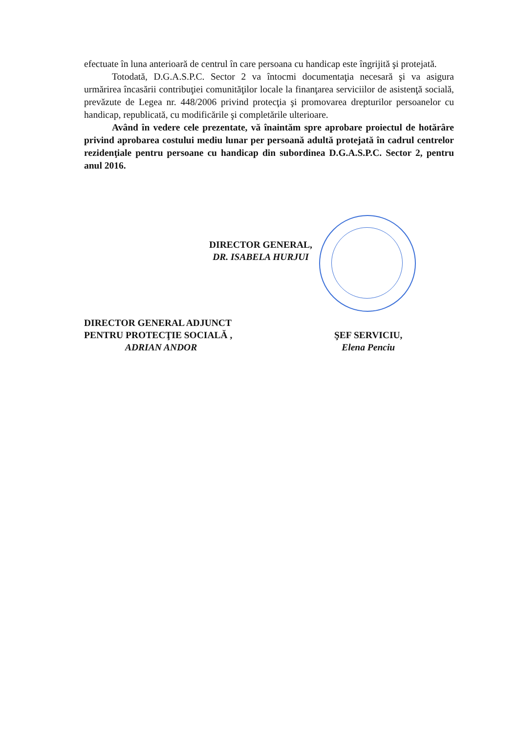efectuate în luna anterioară de centrul în care persoana cu handicap este îngrijită şi protejată.
Totodată, D.G.A.S.P.C. Sector 2 va întocmi documentaţia necesară şi va asigura urmărirea încasării contribuţiei comunităţilor locale la finanţarea serviciilor de asistenţă socială, prevăzute de Legea nr. 448/2006 privind protecţia şi promovarea drepturilor persoanelor cu handicap, republicată, cu modificările şi completările ulterioare.
Având în vedere cele prezentate, vă înaintăm spre aprobare proiectul de hotărâre privind aprobarea costului mediu lunar per persoană adultă protejată în cadrul centrelor rezidenţiale pentru persoane cu handicap din subordinea D.G.A.S.P.C. Sector 2, pentru anul 2016.
DIRECTOR GENERAL,
DR. ISABELA HURJUI
DIRECTOR GENERAL ADJUNCT
PENTRU PROTECŢIE SOCIALĂ ,
ADRIAN ANDOR
ŞEF SERVICIU,
Elena Penciu